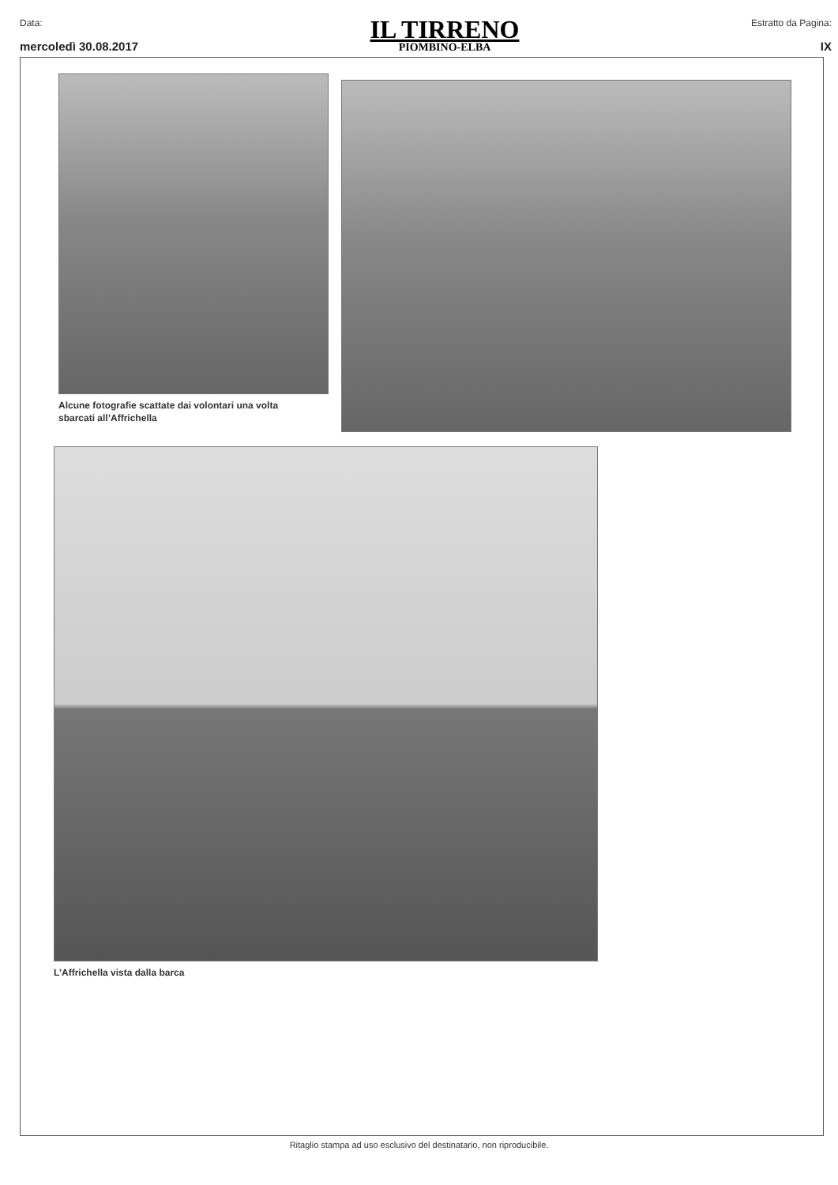Data:
mercoledì 30.08.2017
IL TIRRENO
PIOMBINO-ELBA
Estratto da Pagina:
IX
Alcune fotografie scattate dai volontari una volta
sbarcati all’Affrichella
L’Affrichella vista dalla barca
Ritaglio stampa ad uso esclusivo del destinatario, non riproducibile.